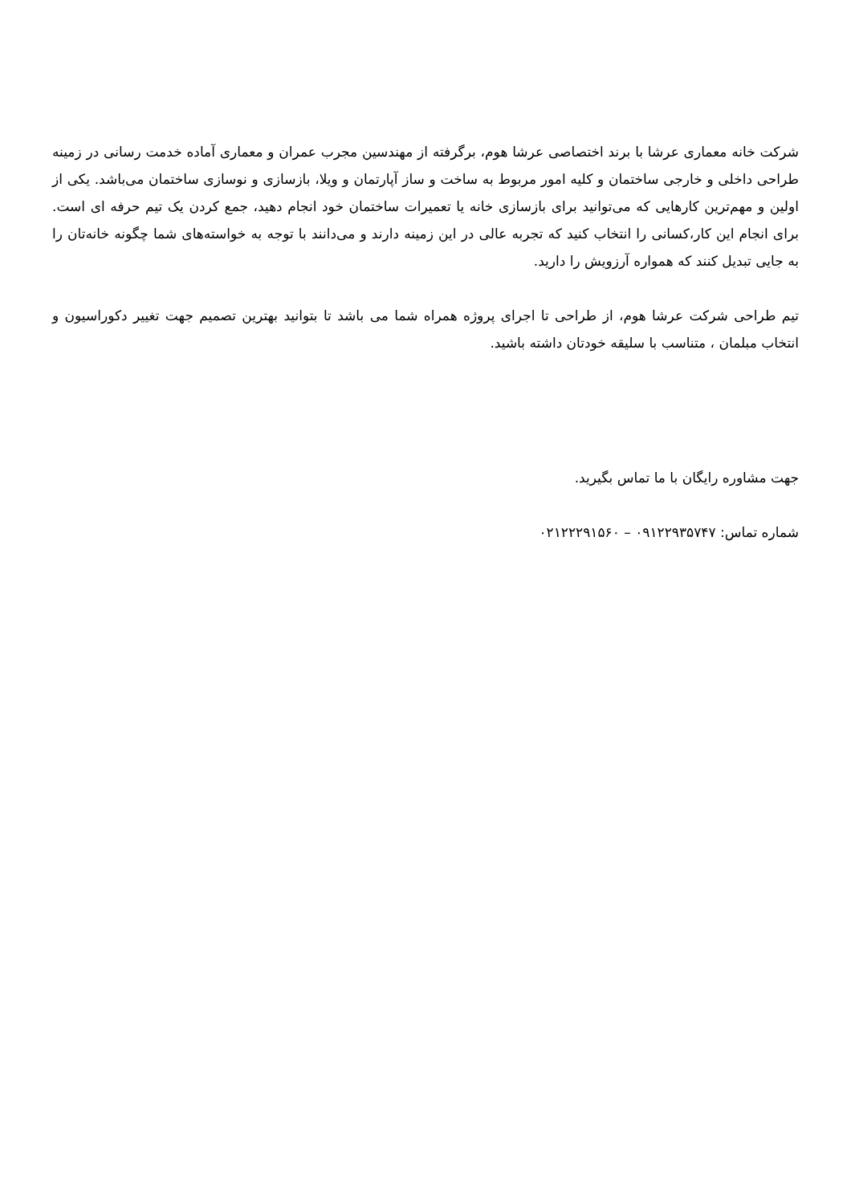شرکت خانه معماری عرشا با برند اختصاصی عرشا هوم، برگرفته از مهندسین مجرب عمران و معماری آماده خدمت رسانی در زمینه طراحی داخلی و خارجی ساختمان و کلیه امور مربوط به ساخت و ساز آپارتمان و ویلا، بازسازی و نوسازی ساختمان می‌باشد. یکی از اولین و مهم‌ترین کارهایی که می‌توانید برای بازسازی خانه یا تعمیرات ساختمان خود انجام دهید، جمع کردن یک تیم حرفه ای است. برای انجام این کار،کسانی را انتخاب کنید که تجربه عالی در این زمینه دارند و می‌دانند با توجه به خواسته‌های شما چگونه خانه‌تان را به جایی تبدیل کنند که همواره آرزویش را دارید.
تیم طراحی شرکت عرشا هوم، از طراحی تا اجرای پروژه همراه شما می باشد تا بتوانید بهترین تصمیم جهت تغییر دکوراسیون و انتخاب مبلمان ، متناسب با سلیقه خودتان داشته باشید.
جهت مشاوره رایگان با ما تماس بگیرید.
شماره تماس: ۰۹۱۲۲۹۳۵۷۴۷ – ۰۲۱۲۲۲۹۱۵۶۰